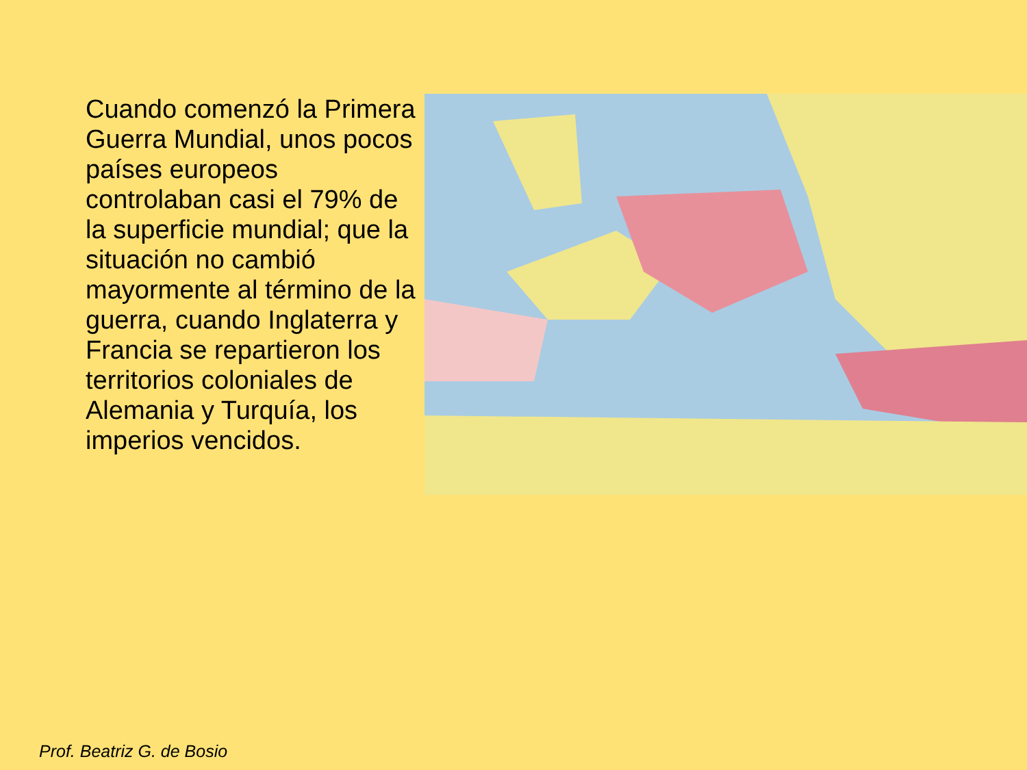Cuando comenzó la Primera Guerra Mundial, unos pocos países europeos controlaban casi el 79% de la superficie mundial; que la situación no cambió mayormente al término de la guerra, cuando Inglaterra y Francia se repartieron los territorios coloniales de Alemania y Turquía, los imperios vencidos.
Prof. Beatriz G. de Bosio